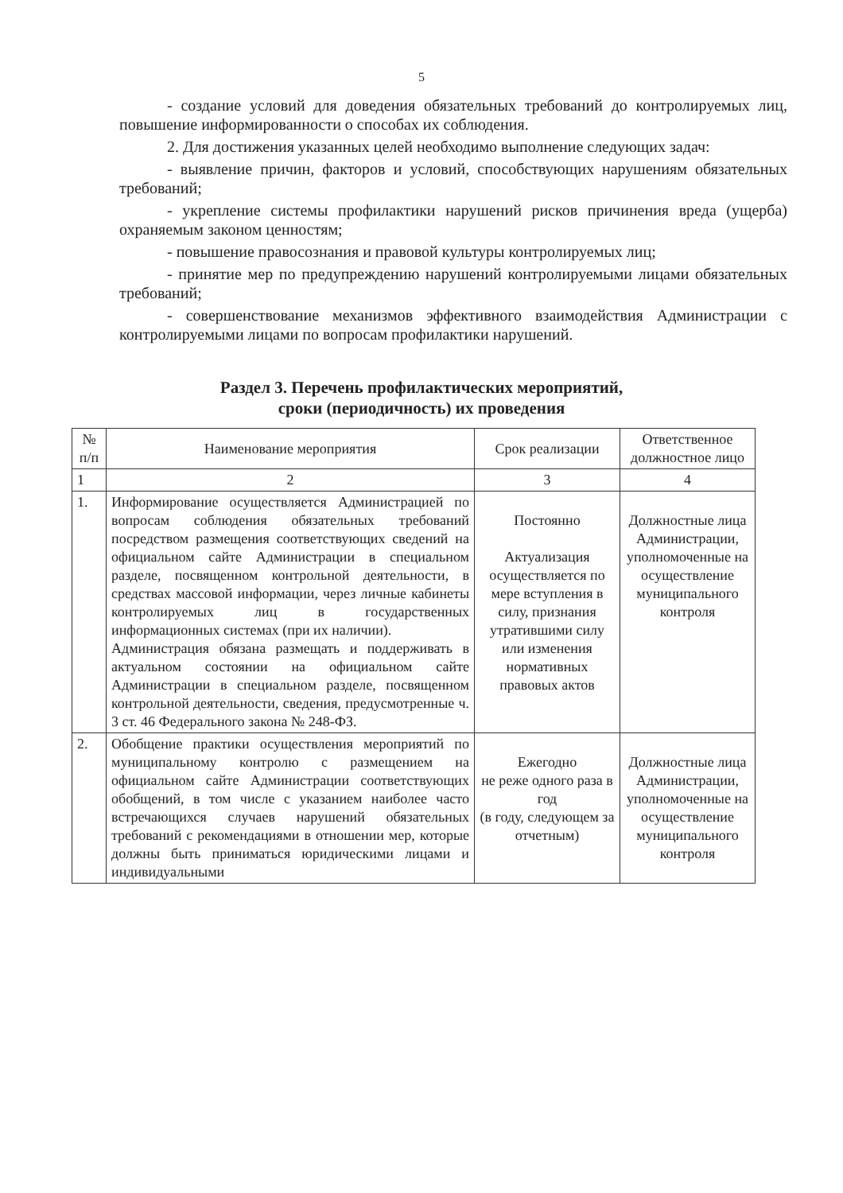5
- создание условий для доведения обязательных требований до контролируемых лиц, повышение информированности о способах их соблюдения.
2. Для достижения указанных целей необходимо выполнение следующих задач:
- выявление причин, факторов и условий, способствующих нарушениям обязательных требований;
- укрепление системы профилактики нарушений рисков причинения вреда (ущерба) охраняемым законом ценностям;
- повышение правосознания и правовой культуры контролируемых лиц;
- принятие мер по предупреждению нарушений контролируемыми лицами обязательных требований;
- совершенствование механизмов эффективного взаимодействия Администрации с контролируемыми лицами по вопросам профилактики нарушений.
Раздел 3. Перечень профилактических мероприятий,
сроки (периодичность) их проведения
| № п/п | Наименование мероприятия | Срок реализации | Ответственное должностное лицо |
| --- | --- | --- | --- |
| 1 | 2 | 3 | 4 |
| 1. | Информирование осуществляется Администрацией по вопросам соблюдения обязательных требований посредством размещения соответствующих сведений на официальном сайте Администрации в специальном разделе, посвященном контрольной деятельности, в средствах массовой информации, через личные кабинеты контролируемых лиц в государственных информационных системах (при их наличии). Администрация обязана размещать и поддерживать в актуальном состоянии на официальном сайте Администрации в специальном разделе, посвященном контрольной деятельности, сведения, предусмотренные ч. 3 ст. 46 Федерального закона № 248-ФЗ. | Постоянно Актуализация осуществляется по мере вступления в силу, признания утратившими силу или изменения нормативных правовых актов | Должностные лица Администрации, уполномоченные на осуществление муниципального контроля |
| 2. | Обобщение практики осуществления мероприятий по муниципальному контролю с размещением на официальном сайте Администрации соответствующих обобщений, в том числе с указанием наиболее часто встречающихся случаев нарушений обязательных требований с рекомендациями в отношении мер, которые должны быть приниматься юридическими лицами и индивидуальными | Ежегодно не реже одного раза в год (в году, следующем за отчетным) | Должностные лица Администрации, уполномоченные на осуществление муниципального контроля |